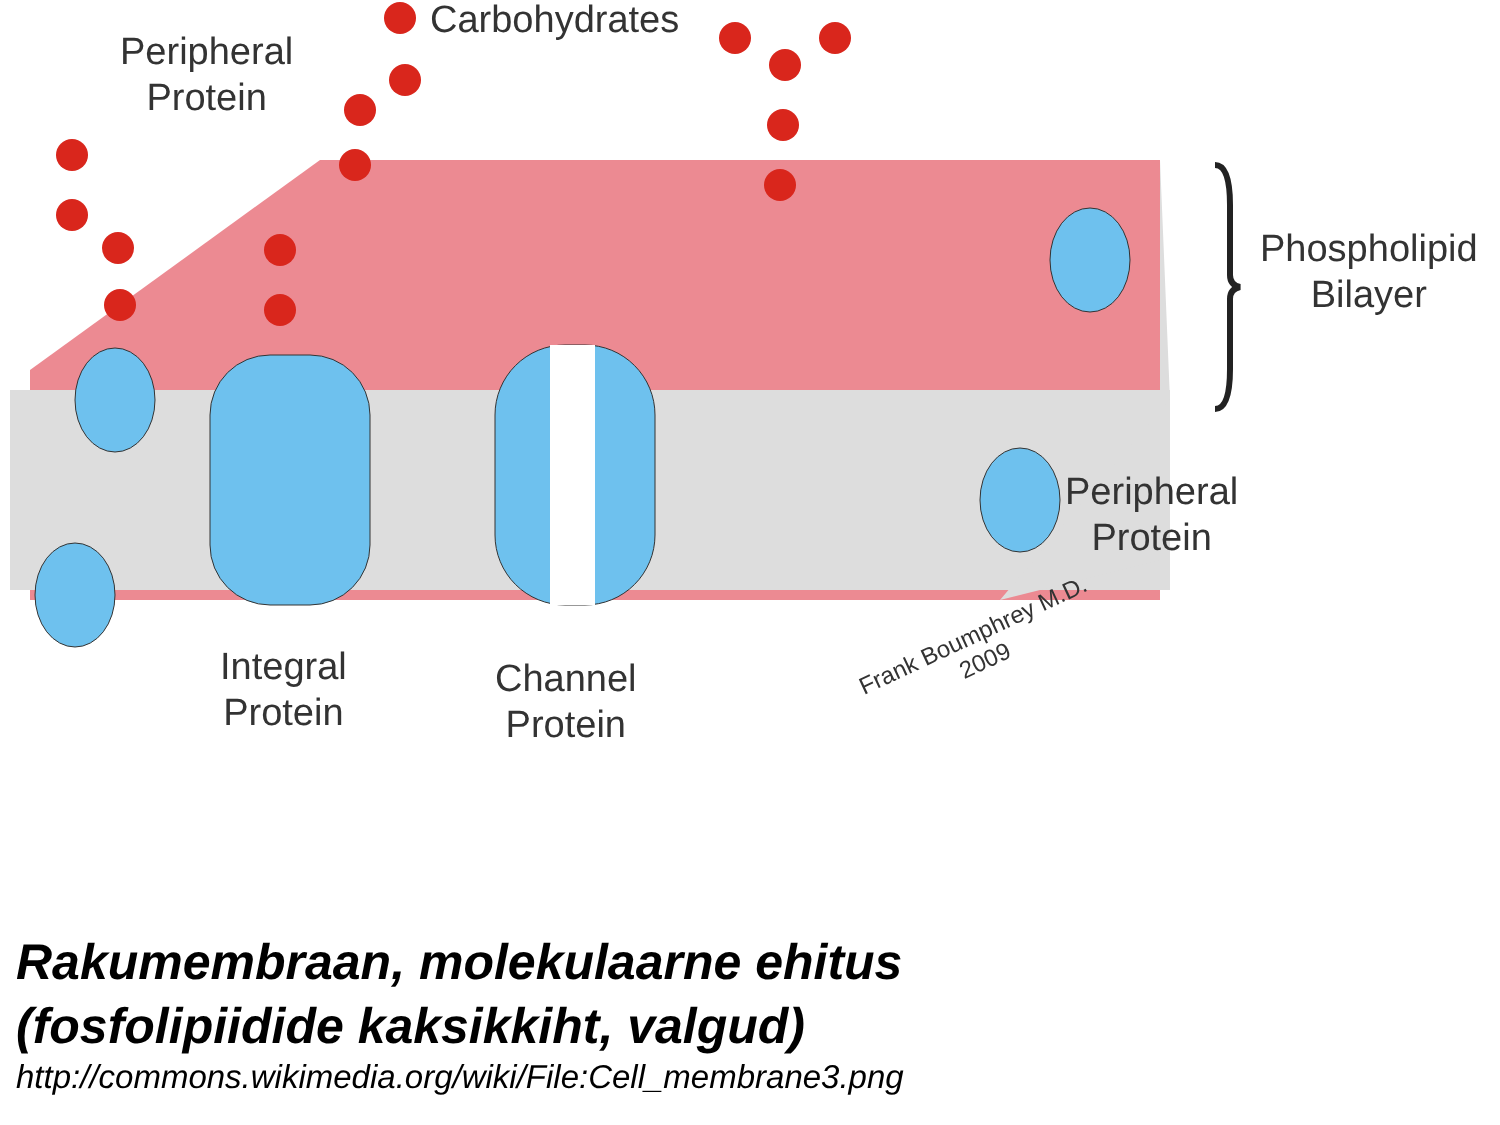Carbohydrates
Peripheral
Protein
Phospholipid
Bilayer
Peripheral
Protein
Integral
Protein
Channel
Protein
Frank Boumphrey M.D.
2009
Rakumembraan, molekulaarne ehitus
(fosfolipiidide kaksikkiht, valgud)
http://commons.wikimedia.org/wiki/File:Cell_membrane3.png